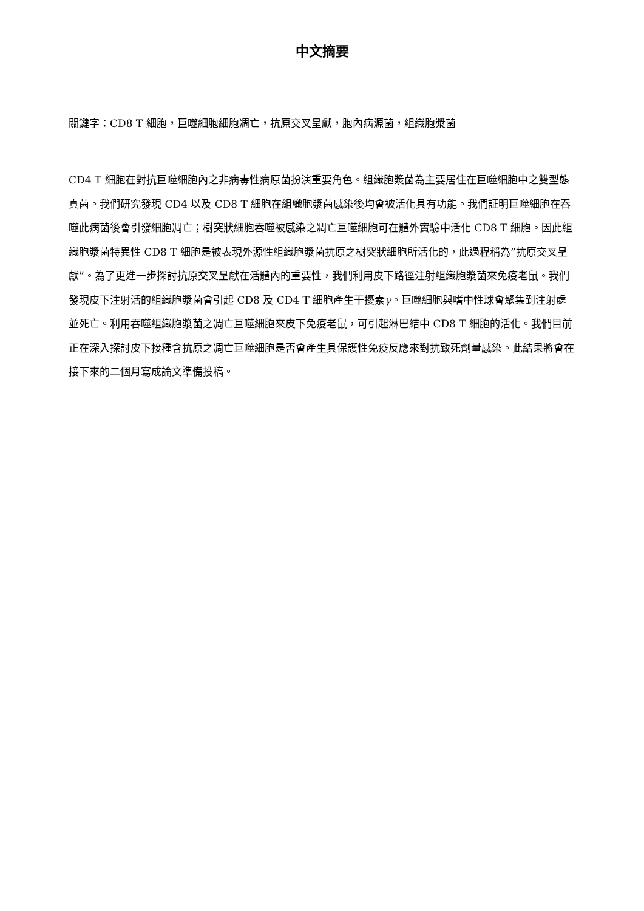中文摘要
關鍵字：CD8 T 細胞，巨噬細胞細胞凋亡，抗原交叉呈獻，胞內病源菌，組織胞漿菌
CD4 T 細胞在對抗巨噬細胞內之非病毒性病原菌扮演重要角色。組織胞漿菌為主要居住在巨噬細胞中之雙型態真菌。我們研究發現 CD4 以及 CD8 T 細胞在組織胞漿菌感染後均會被活化具有功能。我們証明巨噬細胞在吞噬此病菌後會引發細胞凋亡；樹突狀細胞吞噬被感染之凋亡巨噬細胞可在體外實驗中活化 CD8 T 細胞。因此組織胞漿菌特異性 CD8 T 細胞是被表現外源性組織胞漿菌抗原之樹突狀細胞所活化的，此過程稱為”抗原交叉呈獻”。為了更進一步探討抗原交叉呈獻在活體內的重要性，我們利用皮下路徑注射組織胞漿菌來免疫老鼠。我們發現皮下注射活的組織胞漿菌會引起 CD8 及 CD4 T 細胞產生干擾素γ。巨噬細胞與嗜中性球會聚集到注射處並死亡。利用吞噬組織胞漿菌之凋亡巨噬細胞來皮下免疫老鼠，可引起淋巴結中 CD8 T 細胞的活化。我們目前正在深入探討皮下接種含抗原之凋亡巨噬細胞是否會產生具保護性免疫反應來對抗致死劑量感染。此結果將會在接下來的二個月寫成論文準備投稿。